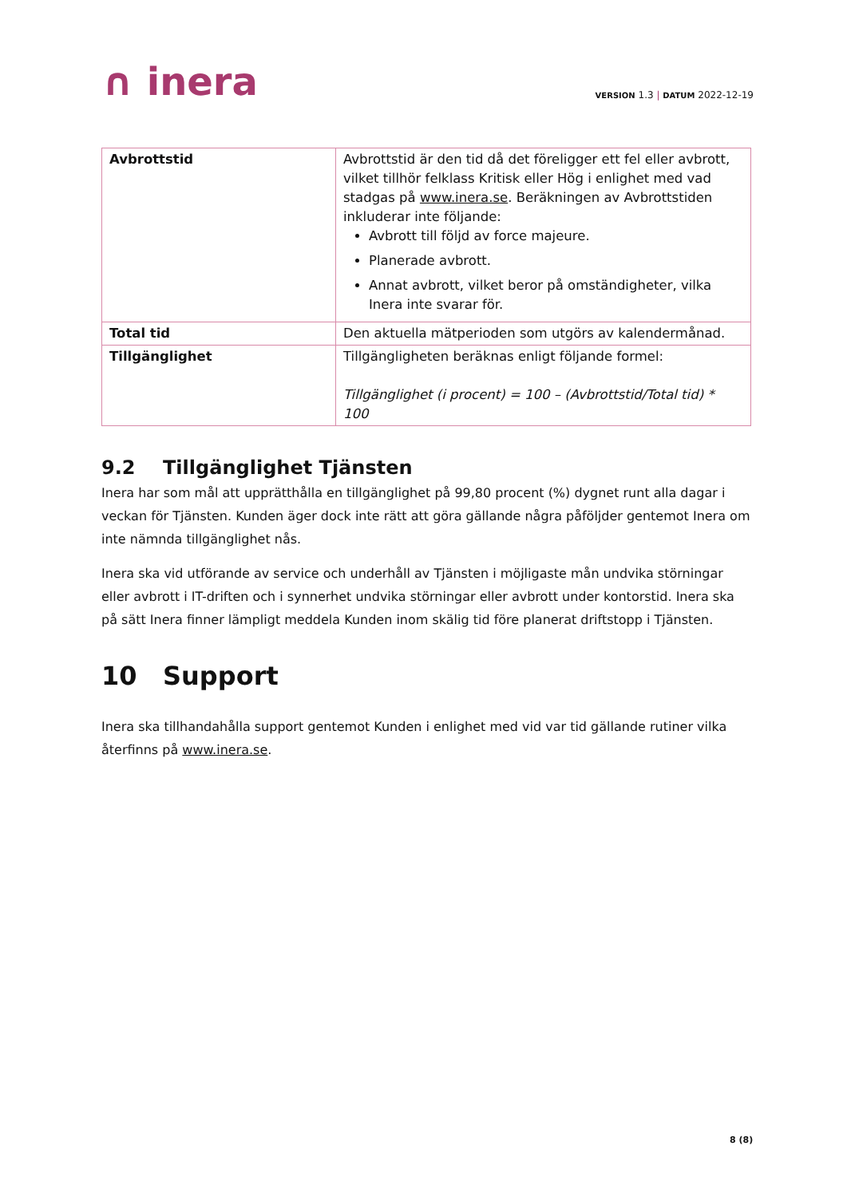∩ inera
VERSION 1.3 | DATUM 2022-12-19
| Avbrottstid | Avbrottstid är den tid då det föreligger ett fel eller avbrott, vilket tillhör felklass Kritisk eller Hög i enlighet med vad stadgas på www.inera.se . Beräkningen av Avbrottstiden inkluderar inte följande: Avbrott till följd av force majeure. Planerade avbrott. Annat avbrott, vilket beror på omständigheter, vilka Inera inte svarar för. |
| Total tid | Den aktuella mätperioden som utgörs av kalendermånad. |
| Tillgänglighet | Tillgängligheten beräknas enligt följande formel: Tillgänglighet (i procent) = 100 – (Avbrottstid/Total tid) * 100 |
9.2 Tillgänglighet Tjänsten
Inera har som mål att upprätthålla en tillgänglighet på 99,80 procent (%) dygnet runt alla dagar i veckan för Tjänsten. Kunden äger dock inte rätt att göra gällande några påföljder gentemot Inera om inte nämnda tillgänglighet nås.
Inera ska vid utförande av service och underhåll av Tjänsten i möjligaste mån undvika störningar eller avbrott i IT-driften och i synnerhet undvika störningar eller avbrott under kontorstid. Inera ska på sätt Inera finner lämpligt meddela Kunden inom skälig tid före planerat driftstopp i Tjänsten.
10 Support
Inera ska tillhandahålla support gentemot Kunden i enlighet med vid var tid gällande rutiner vilka återfinns på www.inera.se.
8 (8)